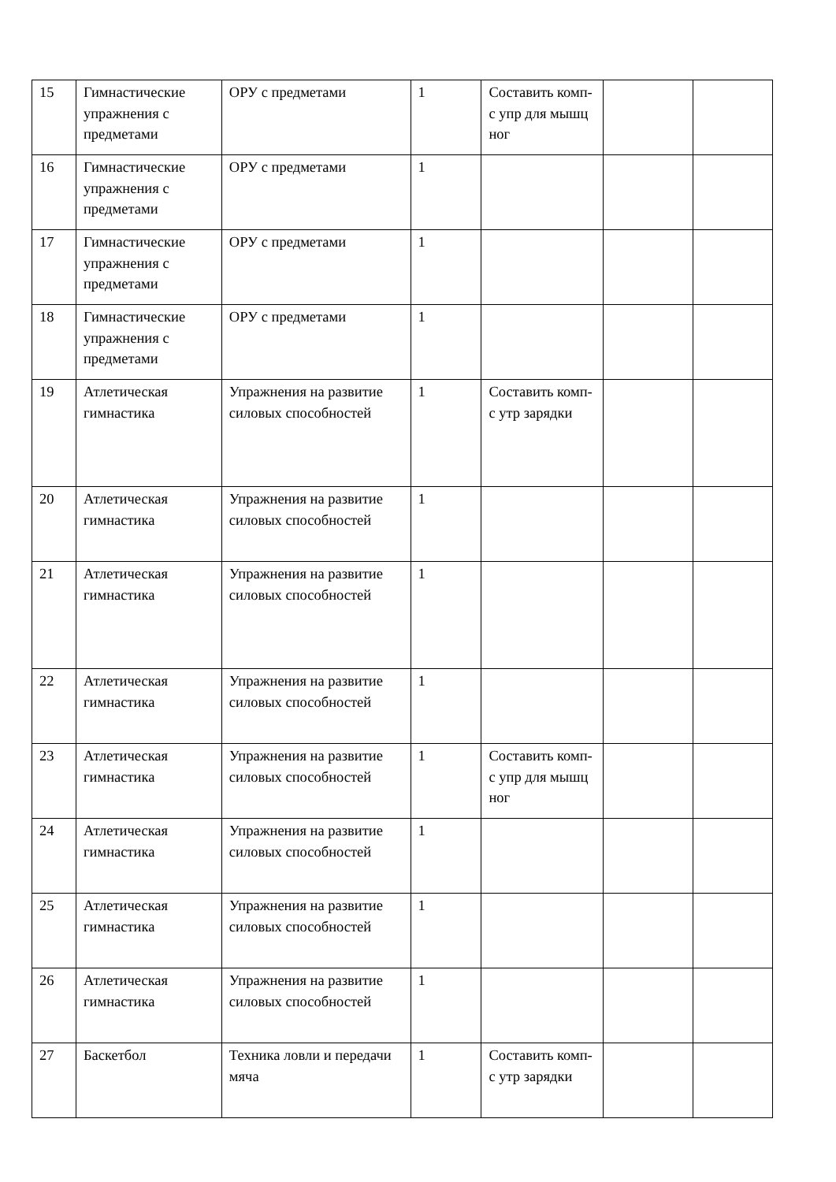| 15 | Гимнастические упражнения с предметами | ОРУ с предметами | 1 | Составить комп-с упр для мышц ног | | |
| 16 | Гимнастические упражнения с предметами | ОРУ с предметами | 1 | | | |
| 17 | Гимнастические упражнения с предметами | ОРУ с предметами | 1 | | | |
| 18 | Гимнастические упражнения с предметами | ОРУ с предметами | 1 | | | |
| 19 | Атлетическая гимнастика | Упражнения на развитие силовых способностей | 1 | Составить комп-с утр зарядки | | |
| 20 | Атлетическая гимнастика | Упражнения на развитие силовых способностей | 1 | | | |
| 21 | Атлетическая гимнастика | Упражнения на развитие силовых способностей | 1 | | | |
| 22 | Атлетическая гимнастика | Упражнения на развитие силовых способностей | 1 | | | |
| 23 | Атлетическая гимнастика | Упражнения на развитие силовых способностей | 1 | Составить комп-с упр для мышц ног | | |
| 24 | Атлетическая гимнастика | Упражнения на развитие силовых способностей | 1 | | | |
| 25 | Атлетическая гимнастика | Упражнения на развитие силовых способностей | 1 | | | |
| 26 | Атлетическая гимнастика | Упражнения на развитие силовых способностей | 1 | | | |
| 27 | Баскетбол | Техника ловли и передачи мяча | 1 | Составить комп-с утр зарядки | | |